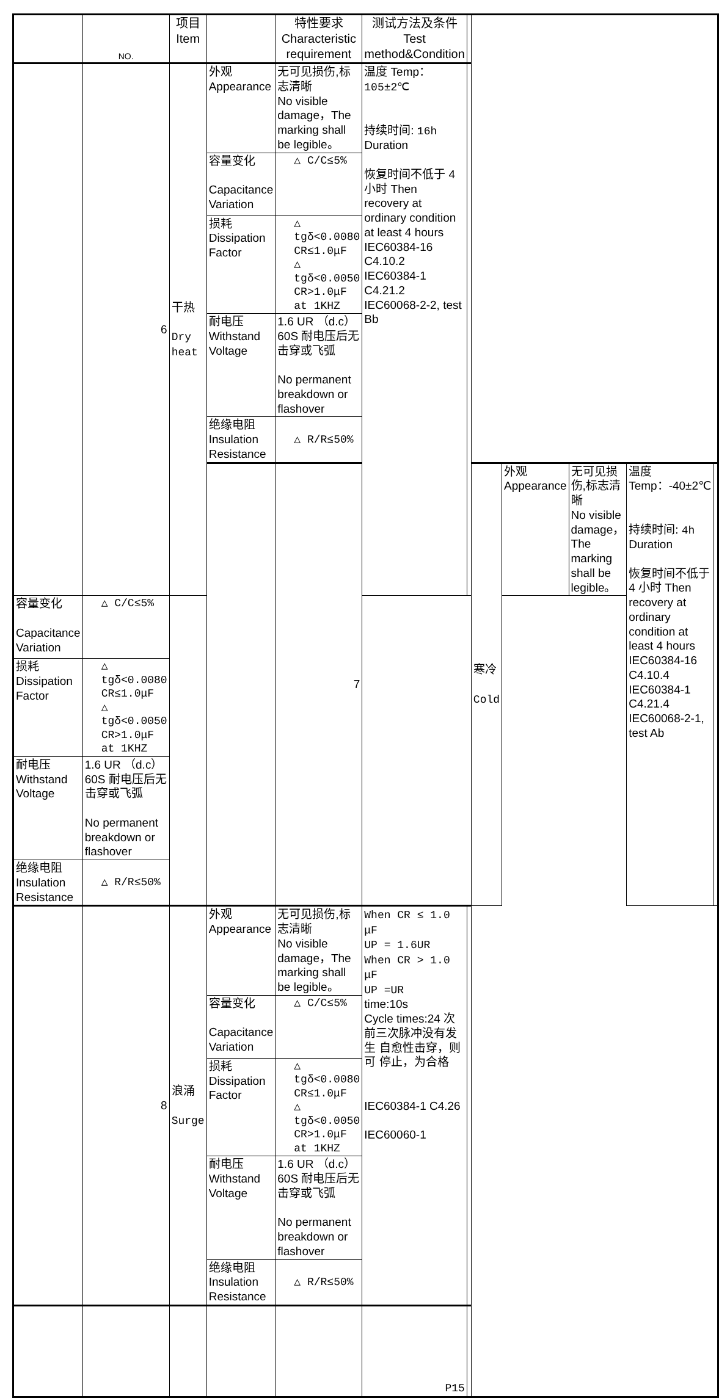| | NO. | 项目 Item | | 特性要求 Characteristic requirement | 测试方法及条件 Test method&Condition | | | | | | |
| --- | --- | --- | --- | --- | --- | --- | --- | --- | --- | --- | --- |
| | 6 | 干热 Dry heat | 外观 Appearance | 无可见损伤,标志清晰 No visible damage，The marking shall be legible。 | 温度 Temp： 105±2℃ 持续时间: 16h Duration 恢复时间不低于 4 小时 Then recovery at ordinary condition at least 4 hours IEC60384-16 C4.10.2 IEC60384-1 C4.21.2 IEC60068-2-2, test Bb | | | | | | |
| | | | 容量变化 Capacitance Variation | △ C/C≤5% | | | | | | | |
| | | | 损耗 Dissipation Factor | △ tgδ<0.0080 CR≤1.0μF △ tgδ<0.0050 CR>1.0μF at 1KHZ | | | | | | | |
| | | | 耐电压 Withstand Voltage | 1.6 UR （d.c） 60S 耐电压后无击穿或飞弧 No permanent breakdown or flashover | | | | | | | |
| | | | 绝缘电阻 Insulation Resistance | △ R/R≤50% | | | | | | | |
| | | | | 7 | | | 寒冷 Cold | 外观 Appearance | 无可见损伤,标志清晰 No visible damage，The marking shall be legible。 | 温度 Temp：-40±2℃ 持续时间: 4h Duration 恢复时间不低于 4 小时 Then recovery at ordinary condition at least 4 hours IEC60384-16 C4.10.4 IEC60384-1 C4.21.4 IEC60068-2-1, test Ab | |
| 容量变化 Capacitance Variation | △ C/C≤5% | | | | | | | | | | |
| 损耗 Dissipation Factor | △ tgδ<0.0080 CR≤1.0μF △ tgδ<0.0050 CR>1.0μF at 1KHZ | | | | | | | | | | |
| 耐电压 Withstand Voltage | 1.6 UR （d.c） 60S 耐电压后无击穿或飞弧 No permanent breakdown or flashover | | | | | | | | | | |
| 绝缘电阻 Insulation Resistance | △ R/R≤50% | | | | | | | | | | |
| | 8 | 浪涌 Surge | 外观 Appearance | 无可见损伤,标志清晰 No visible damage，The marking shall be legible。 | When CR ≤ 1.0 μF UP = 1.6UR When CR > 1.0 μF UP =UR time:10s Cycle times:24 次 前三次脉冲没有发生 自愈性击穿，则可 停止，为合格 IEC60384-1 C4.26 IEC60060-1 | | | | | | |
| | | | 容量变化 Capacitance Variation | △ C/C≤5% | | | | | | | |
| | | | 损耗 Dissipation Factor | △ tgδ<0.0080 CR≤1.0μF △ tgδ<0.0050 CR>1.0μF at 1KHZ | | | | | | | |
| | | | 耐电压 Withstand Voltage | 1.6 UR （d.c） 60S 耐电压后无击穿或飞弧 No permanent breakdown or flashover | | | | | | | |
| | | | 绝缘电阻 Insulation Resistance | △ R/R≤50% | | | | | | | |
| | | | | | P15 | | | | | | |